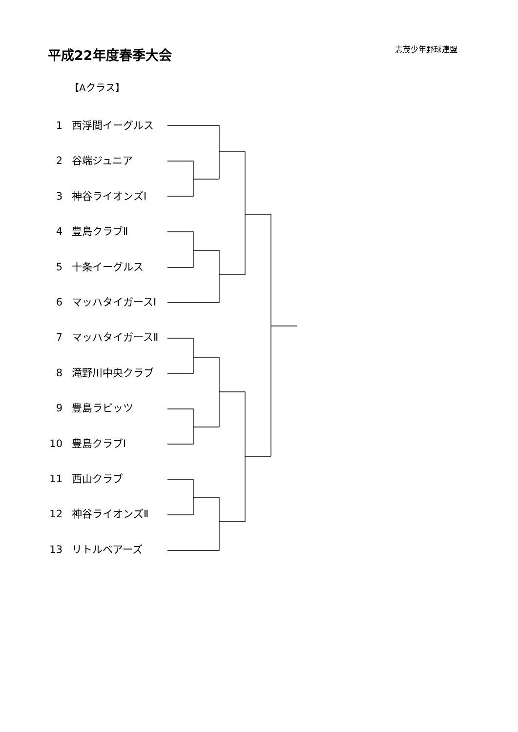平成22年度春季大会 志茂少年野球連盟
【Aクラス】
1 西浮間イーグルス
2 谷端ジュニア
3 神谷ライオンズⅠ
4 豊島クラブⅡ
5 十条イーグルス
6 マッハタイガースⅠ
7 マッハタイガースⅡ
8 滝野川中央クラブ
9 豊島ラビッツ
10 豊島クラブⅠ
11 西山クラブ
12 神谷ライオンズⅡ
13 リトルベアーズ